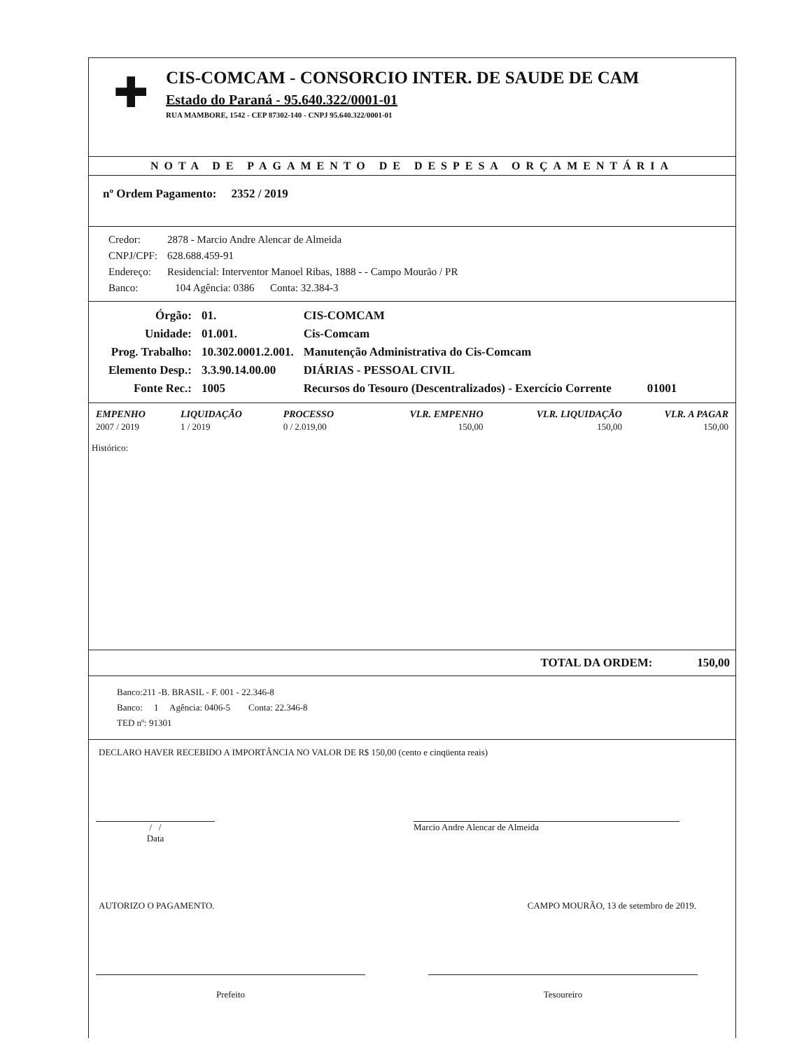✚
CIS-COMCAM - CONSORCIO INTER. DE SAUDE DE CAM
Estado do Paraná - 95.640.322/0001-01
RUA MAMBORE, 1542 - CEP 87302-140 - CNPJ 95.640.322/0001-01
NOTA DE PAGAMENTO DE DESPESA ORÇAMENTÁRIA
nº Ordem Pagamento: 2352 / 2019
| Credor: | 2878 - Marcio Andre Alencar de Almeida |
| CNPJ/CPF: | 628.688.459-91 |
| Endereço: | Residencial: Interventor Manoel Ribas, 1888 - - Campo Mourão / PR |
| Banco: | 104 Agência: 0386 Conta: 32.384-3 |
| Órgão: | 01. | CIS-COMCAM |
| Unidade: | 01.001. | Cis-Comcam |
| Prog. Trabalho: | 10.302.0001.2.001. | Manutenção Administrativa do Cis-Comcam |
| Elemento Desp.: | 3.3.90.14.00.00 | DIÁRIAS - PESSOAL CIVIL |
| Fonte Rec.: | 1005 | Recursos do Tesouro (Descentralizados) - Exercício Corrente 01001 |
| EMPENHO | LIQUIDAÇÃO | PROCESSO | VLR. EMPENHO | VLR. LIQUIDAÇÃO | VLR. A PAGAR |
| --- | --- | --- | --- | --- | --- |
| 2007 / 2019 | 1 / 2019 | 0 / 2.019,00 | 150,00 | 150,00 | 150,00 |
Histórico:
TOTAL DA ORDEM: 150,00
Banco:211 -B. BRASIL - F. 001 - 22.346-8
Banco: 1 Agência: 0406-5 Conta: 22.346-8
TED nº: 91301
DECLARO HAVER RECEBIDO A IMPORTÂNCIA NO VALOR DE R$ 150,00 (cento e cinqüenta reais)
/ /
Data
Marcio Andre Alencar de Almeida
AUTORIZO O PAGAMENTO. CAMPO MOURÃO, 13 de setembro de 2019.
Prefeito Tesoureiro